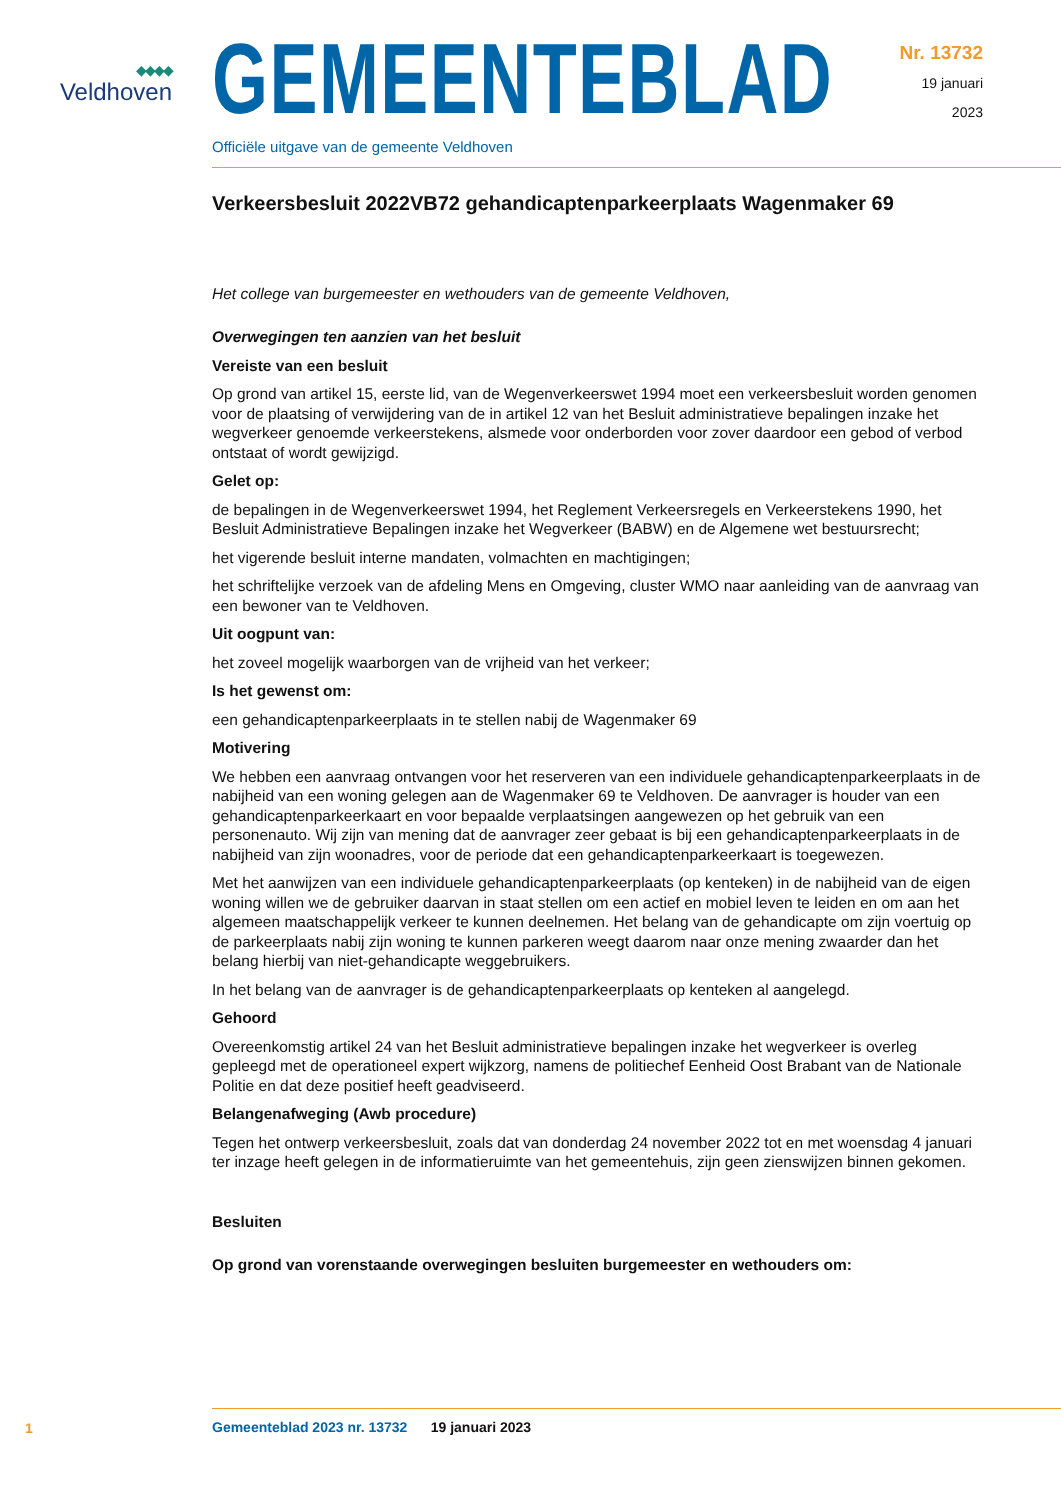◆◆◆◆
Veldhoven
GEMEENTEBLAD
Officiële uitgave van de gemeente Veldhoven
Nr. 13732
19 januari
2023
Verkeersbesluit 2022VB72 gehandicaptenparkeerplaats Wagenmaker 69
Het college van burgemeester en wethouders van de gemeente Veldhoven,
Overwegingen ten aanzien van het besluit
Vereiste van een besluit
Op grond van artikel 15, eerste lid, van de Wegenverkeerswet 1994 moet een verkeersbesluit worden genomen voor de plaatsing of verwijdering van de in artikel 12 van het Besluit administratieve bepalingen inzake het wegverkeer genoemde verkeerstekens, alsmede voor onderborden voor zover daardoor een gebod of verbod ontstaat of wordt gewijzigd.
Gelet op:
de bepalingen in de Wegenverkeerswet 1994, het Reglement Verkeersregels en Verkeerstekens 1990, het Besluit Administratieve Bepalingen inzake het Wegverkeer (BABW) en de Algemene wet bestuurs­recht;
het vigerende besluit interne mandaten, volmachten en machtigingen;
het schriftelijke verzoek van de afdeling Mens en Omgeving, cluster WMO naar aanleiding van de aanvraag van een bewoner van te Veldhoven.
Uit oogpunt van:
het zoveel mogelijk waarborgen van de vrijheid van het verkeer;
Is het gewenst om:
een gehandicaptenparkeerplaats in te stellen nabij de Wagenmaker 69
Motivering
We hebben een aanvraag ontvangen voor het reserveren van een individuele gehandicaptenparkeerplaats in de nabijheid van een woning gelegen aan de Wagenmaker 69 te Veldhoven. De aanvrager is houder van een gehandicaptenparkeerkaart en voor bepaalde verplaatsingen aangewezen op het gebruik van een personenauto. Wij zijn van mening dat de aanvrager zeer gebaat is bij een gehandicaptenparkeer­plaats in de nabijheid van zijn woonadres, voor de periode dat een gehandicaptenparkeerkaart is toe­gewezen.
Met het aanwijzen van een individuele gehandicaptenparkeerplaats (op kenteken) in de nabijheid van de eigen woning willen we de gebruiker daarvan in staat stellen om een actief en mobiel leven te leiden en om aan het algemeen maatschappelijk verkeer te kunnen deelnemen. Het belang van de gehandi­capte om zijn voertuig op de parkeerplaats nabij zijn woning te kunnen parkeren weegt daarom naar onze mening zwaarder dan het belang hierbij van niet-gehandicapte weggebruikers.
In het belang van de aanvrager is de gehandicaptenparkeerplaats op kenteken al aangelegd.
Gehoord
Overeenkomstig artikel 24 van het Besluit administratieve bepalingen inzake het wegverkeer is overleg gepleegd met de operationeel expert wijkzorg, namens de politiechef Eenheid Oost Brabant van de Nationale Politie en dat deze positief heeft geadviseerd.
Belangenafweging (Awb procedure)
Tegen het ontwerp verkeersbesluit, zoals dat van donderdag 24 november 2022 tot en met woensdag 4 januari ter inzage heeft gelegen in de informatieruimte van het gemeentehuis, zijn geen zienswijzen binnen gekomen.
Besluiten
Op grond van vorenstaande overwegingen besluiten burgemeester en wethouders om:
1
Gemeenteblad 2023 nr. 13732 19 januari 2023